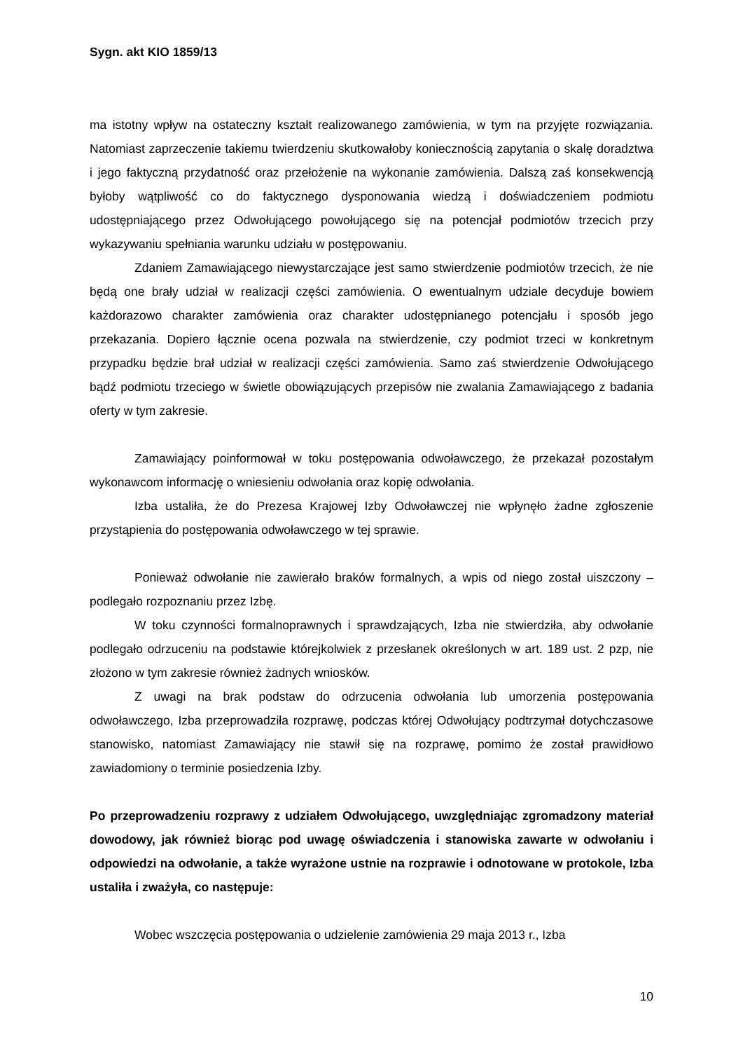Sygn. akt KIO 1859/13
ma istotny wpływ na ostateczny kształt realizowanego zamówienia, w tym na przyjęte rozwiązania. Natomiast zaprzeczenie takiemu twierdzeniu skutkowałoby koniecznością zapytania o skalę doradztwa i jego faktyczną przydatność oraz przełożenie na wykonanie zamówienia. Dalszą zaś konsekwencją byłoby wątpliwość co do faktycznego dysponowania wiedzą i doświadczeniem podmiotu udostępniającego przez Odwołującego powołującego się na potencjał podmiotów trzecich przy wykazywaniu spełniania warunku udziału w postępowaniu.
Zdaniem Zamawiającego niewystarczające jest samo stwierdzenie podmiotów trzecich, że nie będą one brały udział w realizacji części zamówienia. O ewentualnym udziale decyduje bowiem każdorazowo charakter zamówienia oraz charakter udostępnianego potencjału i sposób jego przekazania. Dopiero łącznie ocena pozwala na stwierdzenie, czy podmiot trzeci w konkretnym przypadku będzie brał udział w realizacji części zamówienia. Samo zaś stwierdzenie Odwołującego bądź podmiotu trzeciego w świetle obowiązujących przepisów nie zwalania Zamawiającego z badania oferty w tym zakresie.
Zamawiający poinformował w toku postępowania odwoławczego, że przekazał pozostałym wykonawcom informację o wniesieniu odwołania oraz kopię odwołania.
Izba ustaliła, że do Prezesa Krajowej Izby Odwoławczej nie wpłynęło żadne zgłoszenie przystąpienia do postępowania odwoławczego w tej sprawie.
Ponieważ odwołanie nie zawierało braków formalnych, a wpis od niego został uiszczony – podlegało rozpoznaniu przez Izbę.
W toku czynności formalnoprawnych i sprawdzających, Izba nie stwierdziła, aby odwołanie podlegało odrzuceniu na podstawie którejkolwiek z przesłanek określonych w art. 189 ust. 2 pzp, nie złożono w tym zakresie również żadnych wniosków.
Z uwagi na brak podstaw do odrzucenia odwołania lub umorzenia postępowania odwoławczego, Izba przeprowadziła rozprawę, podczas której Odwołujący podtrzymał dotychczasowe stanowisko, natomiast Zamawiający nie stawił się na rozprawę, pomimo że został prawidłowo zawiadomiony o terminie posiedzenia Izby.
Po przeprowadzeniu rozprawy z udziałem Odwołującego, uwzględniając zgromadzony materiał dowodowy, jak również biorąc pod uwagę oświadczenia i stanowiska zawarte w odwołaniu i odpowiedzi na odwołanie, a także wyrażone ustnie na rozprawie i odnotowane w protokole, Izba ustaliła i zważyła, co następuje:
Wobec wszczęcia postępowania o udzielenie zamówienia 29 maja 2013 r., Izba
10